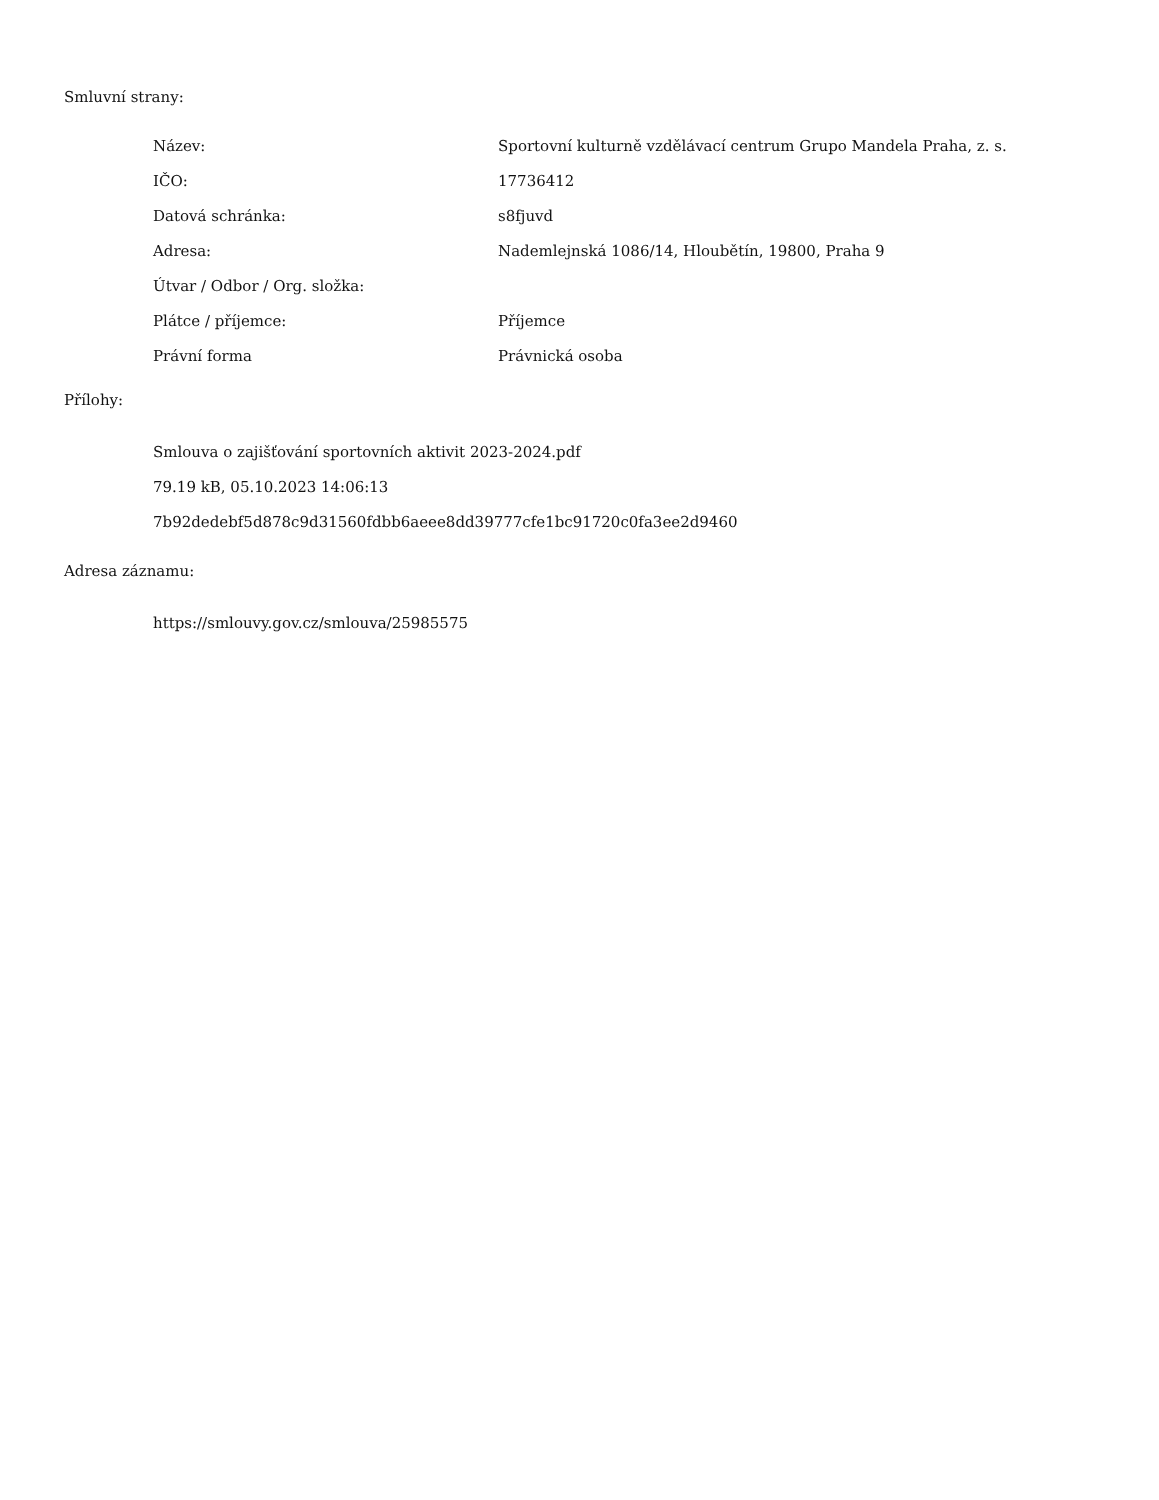Smluvní strany:
| Název: | Sportovní kulturně vzdělávací centrum Grupo Mandela Praha, z. s. |
| IČO: | 17736412 |
| Datová schránka: | s8fjuvd |
| Adresa: | Nademlejnská 1086/14, Hloubětín, 19800, Praha 9 |
| Útvar / Odbor / Org. složka: | |
| Plátce / příjemce: | Příjemce |
| Právní forma | Právnická osoba |
Přílohy:
Smlouva o zajišťování sportovních aktivit 2023-2024.pdf
79.19 kB, 05.10.2023 14:06:13
7b92dedebf5d878c9d31560fdbb6aeee8dd39777cfe1bc91720c0fa3ee2d9460
Adresa záznamu:
https://smlouvy.gov.cz/smlouva/25985575